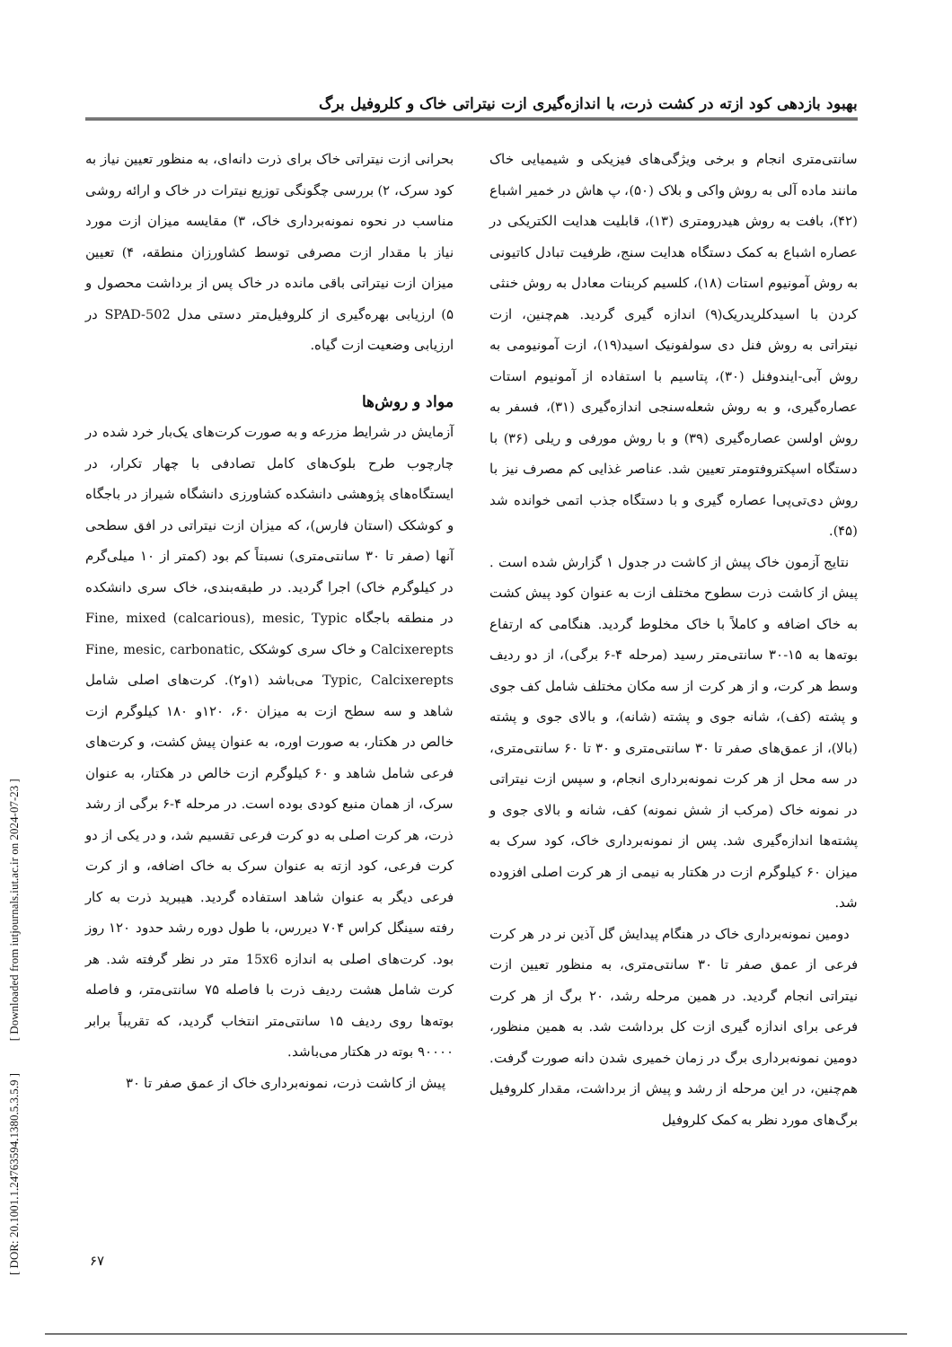بهبود بازدهی کود ازته در کشت ذرت، با اندازه‌گیری ازت نیتراتی خاک و کلروفیل برگ
بحرانی ازت نیتراتی خاک برای ذرت دانه‌ای، به منظور تعیین نیاز به کود سرک، ۲) بررسی چگونگی توزیع نیترات در خاک و ارائه روشی مناسب در نحوه نمونه‌برداری خاک، ۳) مقایسه میزان ازت مورد نیاز با مقدار ازت مصرفی توسط کشاورزان منطقه، ۴) تعیین میزان ازت نیتراتی باقی مانده در خاک پس از برداشت محصول و ۵) ارزیابی بهره‌گیری از کلروفیل‌متر دستی مدل SPAD-502 در ارزیابی وضعیت ازت گیاه.
مواد و روش‌ها
آزمایش در شرایط مزرعه و به صورت کرت‌های یک‌بار خرد شده در چارچوب طرح بلوک‌های کامل تصادفی با چهار تکرار، در ایستگاه‌های پژوهشی دانشکده کشاورزی دانشگاه شیراز در باجگاه و کوشکک (استان فارس)، که میزان ازت نیتراتی در افق سطحی آنها (صفر تا ۳۰ سانتی‌متری) نسبتاً کم بود (کمتر از ۱۰ میلی‌گرم در کیلوگرم خاک) اجرا گردید. در طبقه‌بندی، خاک سری دانشکده در منطقه باجگاه Fine, mixed (calcarious), mesic, Typic Calcixerepts و خاک سری کوشکک Fine, mesic, carbonatic, Typic, Calcixerepts می‌باشد (۱و۲). کرت‌های اصلی شامل شاهد و سه سطح ازت به میزان ۶۰، ۱۲۰و ۱۸۰ کیلوگرم ازت خالص در هکتار، به صورت اوره، به عنوان پیش کشت، و کرت‌های فرعی شامل شاهد و ۶۰ کیلوگرم ازت خالص در هکتار، به عنوان سرک، از همان منبع کودی بوده است. در مرحله ۴-۶ برگی از رشد ذرت، هر کرت اصلی به دو کرت فرعی تقسیم شد، و در یکی از دو کرت فرعی، کود ازته به عنوان سرک به خاک اضافه، و از کرت فرعی دیگر به عنوان شاهد استفاده گردید. هیبرید ذرت به کار رفته سینگل کراس ۷۰۴ دیررس، با طول دوره رشد حدود ۱۲۰ روز بود. کرت‌های اصلی به اندازه 15x6 متر در نظر گرفته شد. هر کرت شامل هشت ردیف ذرت با فاصله ۷۵ سانتی‌متر، و فاصله بوته‌ها روی ردیف ۱۵ سانتی‌متر انتخاب گردید، که تقریباً برابر ۹۰۰۰۰ بوته در هکتار می‌باشد.
پیش از کاشت ذرت، نمونه‌برداری خاک از عمق صفر تا ۳۰
سانتی‌متری انجام و برخی ویژگی‌های فیزیکی و شیمیایی خاک مانند ماده آلی به روش واکی و بلاک (۵۰)، پ هاش در خمیر اشباع (۴۲)، بافت به روش هیدرومتری (۱۳)، قابلیت هدایت الکتریکی در عصاره اشباع به کمک دستگاه هدایت سنج، ظرفیت تبادل کاتیونی به روش آمونیوم استات (۱۸)، کلسیم کربنات معادل به روش خنثی کردن با اسیدکلریدریک(۹) اندازه گیری گردید. هم‌چنین، ازت نیتراتی به روش فنل دی سولفونیک اسید(۱۹)، ازت آمونیومی به روش آبی-ایندوفنل (۳۰)، پتاسیم با استفاده از آمونیوم استات عصاره‌گیری، و به روش شعله‌سنجی اندازه‌گیری (۳۱)، فسفر به روش اولسن عصاره‌گیری (۳۹) و با روش مورفی و ریلی (۳۶) با دستگاه اسپکتروفتومتر تعیین شد. عناصر غذایی کم مصرف نیز با روش دی‌تی‌پی‌ا عصاره گیری و با دستگاه جذب اتمی خوانده شد (۴۵).
نتایج آزمون خاک پیش از کاشت در جدول ۱ گزارش شده است . پیش از کاشت ذرت سطوح مختلف ازت به عنوان کود پیش کشت به خاک اضافه و کاملاً با خاک مخلوط گردید. هنگامی که ارتفاع بوته‌ها به ۱۵-۳۰ سانتی‌متر رسید (مرحله ۴-۶ برگی)، از دو ردیف وسط هر کرت، و از هر کرت از سه مکان مختلف شامل کف جوی و پشته (کف)، شانه جوی و پشته (شانه)، و بالای جوی و پشته (بالا)، از عمق‌های صفر تا ۳۰ سانتی‌متری و ۳۰ تا ۶۰ سانتی‌متری، در سه محل از هر کرت نمونه‌برداری انجام، و سپس ازت نیتراتی در نمونه خاک (مرکب از شش نمونه) کف، شانه و بالای جوی و پشته‌ها اندازه‌گیری شد. پس از نمونه‌برداری خاک، کود سرک به میزان ۶۰ کیلوگرم ازت در هکتار به نیمی از هر کرت اصلی افزوده شد.
دومین نمونه‌برداری خاک در هنگام پیدایش گل آذین نر در هر کرت فرعی از عمق صفر تا ۳۰ سانتی‌متری، به منظور تعیین ازت نیتراتی انجام گردید. در همین مرحله رشد، ۲۰ برگ از هر کرت فرعی برای اندازه گیری ازت کل برداشت شد. به همین منظور، دومین نمونه‌برداری برگ در زمان خمیری شدن دانه صورت گرفت. هم‌چنین، در این مرحله از رشد و پیش از برداشت، مقدار کلروفیل برگ‌های مورد نظر به کمک کلروفیل
[ DOR: 20.1001.1.24763594.1380.5.3.5.9 ] [ Downloaded from iutjournals.iut.ac.ir on 2024-07-23 ]
۶۷